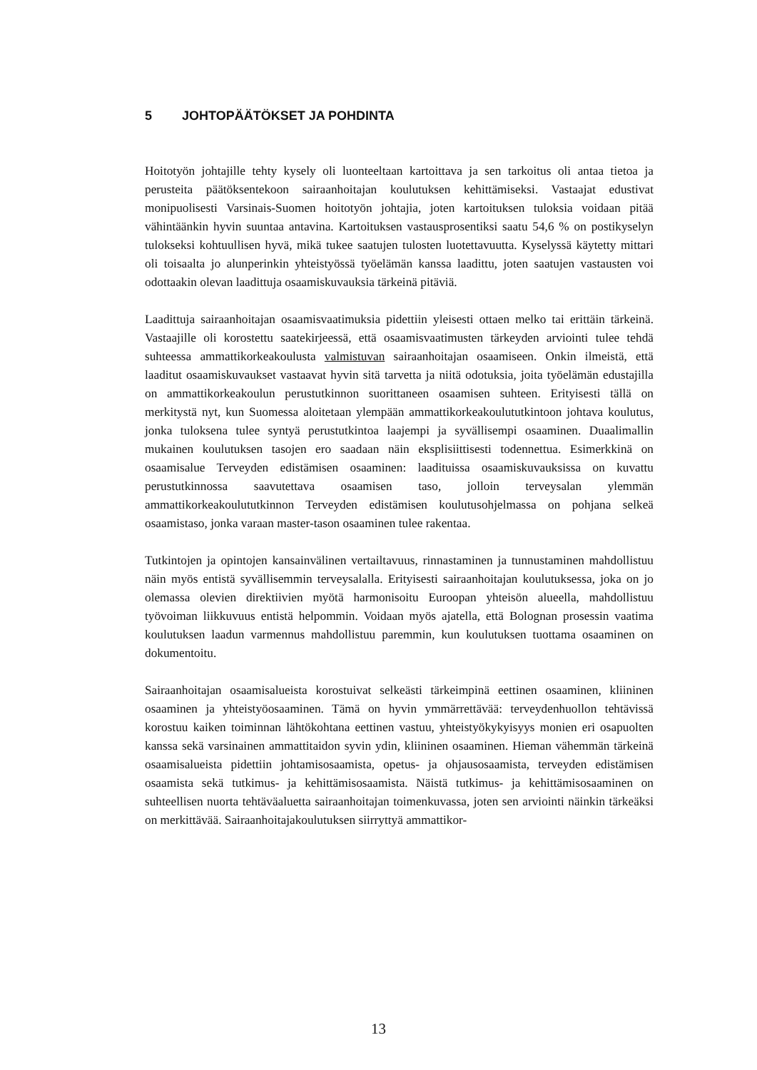5 JOHTOPÄÄTÖKSET JA POHDINTA
Hoitotyön johtajille tehty kysely oli luonteeltaan kartoittava ja sen tarkoitus oli antaa tietoa ja perusteita päätöksentekoon sairaanhoitajan koulutuksen kehittämiseksi. Vastaajat edustivat monipuolisesti Varsinais-Suomen hoitotyön johtajia, joten kartoituksen tuloksia voidaan pitää vähintäänkin hyvin suuntaa antavina. Kartoituksen vastausprosentiksi saatu 54,6 % on postikyselyn tulokseksi kohtuullisen hyvä, mikä tukee saatujen tulosten luotettavuutta. Kyselyssä käytetty mittari oli toisaalta jo alunperinkin yhteistyössä työelämän kanssa laadittu, joten saatujen vastausten voi odottaakin olevan laadittuja osaamiskuvauksia tärkeinä pitäviä.
Laadittuja sairaanhoitajan osaamisvaatimuksia pidettiin yleisesti ottaen melko tai erittäin tärkeinä. Vastaajille oli korostettu saatekirjeessä, että osaamisvaatimusten tärkeyden arviointi tulee tehdä suhteessa ammattikorkeakoulusta valmistuvan sairaanhoitajan osaamiseen. Onkin ilmeistä, että laaditut osaamiskuvaukset vastaavat hyvin sitä tarvetta ja niitä odotuksia, joita työelämän edustajilla on ammattikorkeakoulun perustutkinnon suorittaneen osaamisen suhteen. Erityisesti tällä on merkitystä nyt, kun Suomessa aloitetaan ylempään ammattikorkeakoulututkintoon johtava koulutus, jonka tuloksena tulee syntyä perustutkintoa laajempi ja syvällisempi osaaminen. Duaalimallin mukainen koulutuksen tasojen ero saadaan näin eksplisiittisesti todennettua. Esimerkkinä on osaamisalue Terveyden edistämisen osaaminen: laadituissa osaamiskuvauksissa on kuvattu perustutkinnossa saavutettava osaamisen taso, jolloin terveysalan ylemmän ammattikorkeakoulututkinnon Terveyden edistämisen koulutusohjelmassa on pohjana selkeä osaamistaso, jonka varaan master-tason osaaminen tulee rakentaa.
Tutkintojen ja opintojen kansainvälinen vertailtavuus, rinnastaminen ja tunnustaminen mahdollistuu näin myös entistä syvällisemmin terveysalalla. Erityisesti sairaanhoitajan koulutuksessa, joka on jo olemassa olevien direktiivien myötä harmonisoitu Euroopan yhteisön alueella, mahdollistuu työvoiman liikkuvuus entistä helpommin. Voidaan myös ajatella, että Bolognan prosessin vaatima koulutuksen laadun varmennus mahdollistuu paremmin, kun koulutuksen tuottama osaaminen on dokumentoitu.
Sairaanhoitajan osaamisalueista korostuivat selkeästi tärkeimpinä eettinen osaaminen, kliininen osaaminen ja yhteistyöosaaminen. Tämä on hyvin ymmärrettävää: terveydenhuollon tehtävissä korostuu kaiken toiminnan lähtökohtana eettinen vastuu, yhteistyökykyisyys monien eri osapuolten kanssa sekä varsinainen ammattitaidon syvin ydin, kliininen osaaminen. Hieman vähemmän tärkeinä osaamisalueista pidettiin johtamisosaamista, opetus- ja ohjausosaamista, terveyden edistämisen osaamista sekä tutkimus- ja kehittämisosaamista. Näistä tutkimus- ja kehittämisosaaminen on suhteellisen nuorta tehtäväaluetta sairaanhoitajan toimenkuvassa, joten sen arviointi näinkin tärkeäksi on merkittävää. Sairaanhoitajakoulutuksen siirryttyä ammattikor-
13